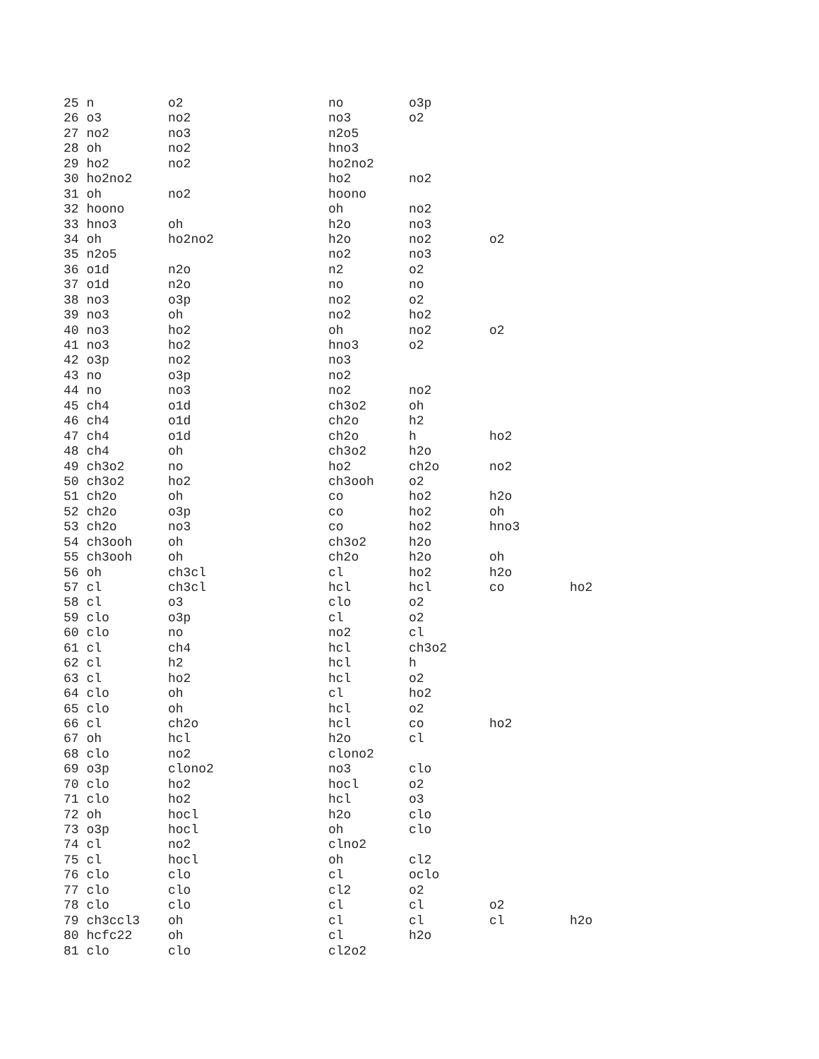| 25 n | o2 | no | o3p | | |
| 26 o3 | no2 | no3 | o2 | | |
| 27 no2 | no3 | n2o5 | | | |
| 28 oh | no2 | hno3 | | | |
| 29 ho2 | no2 | ho2no2 | | | |
| 30 ho2no2 | | ho2 | no2 | | |
| 31 oh | no2 | hoono | | | |
| 32 hoono | | oh | no2 | | |
| 33 hno3 | oh | h2o | no3 | | |
| 34 oh | ho2no2 | h2o | no2 | o2 | |
| 35 n2o5 | | no2 | no3 | | |
| 36 o1d | n2o | n2 | o2 | | |
| 37 o1d | n2o | no | no | | |
| 38 no3 | o3p | no2 | o2 | | |
| 39 no3 | oh | no2 | ho2 | | |
| 40 no3 | ho2 | oh | no2 | o2 | |
| 41 no3 | ho2 | hno3 | o2 | | |
| 42 o3p | no2 | no3 | | | |
| 43 no | o3p | no2 | | | |
| 44 no | no3 | no2 | no2 | | |
| 45 ch4 | o1d | ch3o2 | oh | | |
| 46 ch4 | o1d | ch2o | h2 | | |
| 47 ch4 | o1d | ch2o | h | ho2 | |
| 48 ch4 | oh | ch3o2 | h2o | | |
| 49 ch3o2 | no | ho2 | ch2o | no2 | |
| 50 ch3o2 | ho2 | ch3ooh | o2 | | |
| 51 ch2o | oh | co | ho2 | h2o | |
| 52 ch2o | o3p | co | ho2 | oh | |
| 53 ch2o | no3 | co | ho2 | hno3 | |
| 54 ch3ooh | oh | ch3o2 | h2o | | |
| 55 ch3ooh | oh | ch2o | h2o | oh | |
| 56 oh | ch3cl | cl | ho2 | h2o | |
| 57 cl | ch3cl | hcl | hcl | co | ho2 |
| 58 cl | o3 | clo | o2 | | |
| 59 clo | o3p | cl | o2 | | |
| 60 clo | no | no2 | cl | | |
| 61 cl | ch4 | hcl | ch3o2 | | |
| 62 cl | h2 | hcl | h | | |
| 63 cl | ho2 | hcl | o2 | | |
| 64 clo | oh | cl | ho2 | | |
| 65 clo | oh | hcl | o2 | | |
| 66 cl | ch2o | hcl | co | ho2 | |
| 67 oh | hcl | h2o | cl | | |
| 68 clo | no2 | clono2 | | | |
| 69 o3p | clono2 | no3 | clo | | |
| 70 clo | ho2 | hocl | o2 | | |
| 71 clo | ho2 | hcl | o3 | | |
| 72 oh | hocl | h2o | clo | | |
| 73 o3p | hocl | oh | clo | | |
| 74 cl | no2 | clno2 | | | |
| 75 cl | hocl | oh | cl2 | | |
| 76 clo | clo | cl | oclo | | |
| 77 clo | clo | cl2 | o2 | | |
| 78 clo | clo | cl | cl | o2 | |
| 79 ch3ccl3 | oh | cl | cl | cl | h2o |
| 80 hcfc22 | oh | cl | h2o | | |
| 81 clo | clo | cl2o2 | | | |